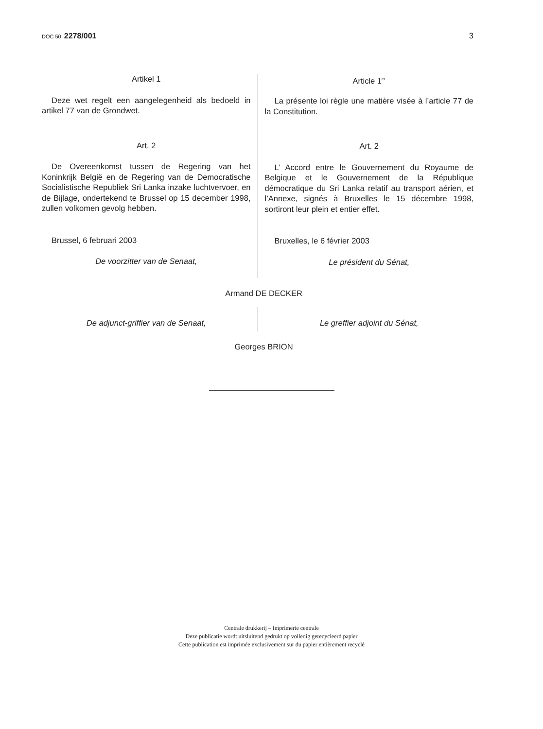DOC 50 2278/001 3
Artikel 1
Deze wet regelt een aangelegenheid als bedoeld in artikel 77 van de Grondwet.
Art. 2
De Overeenkomst tussen de Regering van het Koninkrijk België en de Regering van de Democratische Socialistische Republiek Sri Lanka inzake luchtvervoer, en de Bijlage, ondertekend te Brussel op 15 december 1998, zullen volkomen gevolg hebben.
Brussel, 6 februari 2003
De voorzitter van de Senaat,
Article 1<sup>er</sup>
La présente loi règle une matière visée à l’article 77 de la Constitution.
Art. 2
L’ Accord entre le Gouvernement du Royaume de Belgique et le Gouvernement de la République démocratique du Sri Lanka relatif au transport aérien, et l’Annexe, signés à Bruxelles le 15 décembre 1998, sortiront leur plein et entier effet.
Bruxelles, le 6 février 2003
Le président du Sénat,
Armand DE DECKER
De adjunct-griffier van de Senaat, Le greffier adjoint du Sénat,
Georges BRION
Centrale drukkerij – Imprimerie centrale
Deze publicatie wordt uitsluitend gedrukt op volledig gerecycleerd papier
Cette publication est imprimée exclusivement sur du papier entièrement recyclé